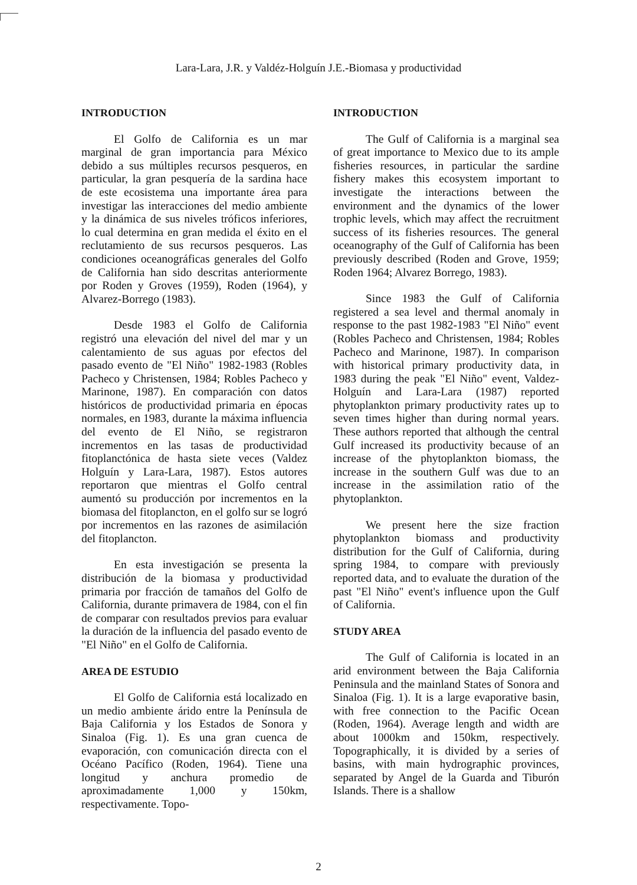Lara-Lara, J.R. y Valdéz-Holguín J.E.-Biomasa y productividad
INTRODUCTION
El Golfo de California es un mar marginal de gran importancia para México debido a sus múltiples recursos pesqueros, en particular, la gran pesquería de la sardina hace de este ecosistema una importante área para investigar las interacciones del medio ambiente y la dinámica de sus niveles tróficos inferiores, lo cual determina en gran medida el éxito en el reclutamiento de sus recursos pesqueros. Las condiciones oceanográficas generales del Golfo de California han sido descritas anteriormente por Roden y Groves (1959), Roden (1964), y Alvarez-Borrego (1983).
Desde 1983 el Golfo de California registró una elevación del nivel del mar y un calentamiento de sus aguas por efectos del pasado evento de "El Niño" 1982-1983 (Robles Pacheco y Christensen, 1984; Robles Pacheco y Marinone, 1987). En comparación con datos históricos de productividad primaria en épocas normales, en 1983, durante la máxima influencia del evento de El Niño, se registraron incrementos en las tasas de productividad fitoplanctónica de hasta siete veces (Valdez Holguín y Lara-Lara, 1987). Estos autores reportaron que mientras el Golfo central aumentó su producción por incrementos en la biomasa del fitoplancton, en el golfo sur se logró por incrementos en las razones de asimilación del fitoplancton.
En esta investigación se presenta la distribución de la biomasa y productividad primaria por fracción de tamaños del Golfo de California, durante primavera de 1984, con el fin de comparar con resultados previos para evaluar la duración de la influencia del pasado evento de "El Niño" en el Golfo de California.
AREA DE ESTUDIO
El Golfo de California está localizado en un medio ambiente árido entre la Península de Baja California y los Estados de Sonora y Sinaloa (Fig. 1). Es una gran cuenca de evaporación, con comunicación directa con el Océano Pacífico (Roden, 1964). Tiene una longitud y anchura promedio de aproximadamente 1,000 y 150km, respectivamente. Topo-
INTRODUCTION
The Gulf of California is a marginal sea of great importance to Mexico due to its ample fisheries resources, in particular the sardine fishery makes this ecosystem important to investigate the interactions between the environment and the dynamics of the lower trophic levels, which may affect the recruitment success of its fisheries resources. The general oceanography of the Gulf of California has been previously described (Roden and Grove, 1959; Roden 1964; Alvarez Borrego, 1983).
Since 1983 the Gulf of California registered a sea level and thermal anomaly in response to the past 1982-1983 "El Niño" event (Robles Pacheco and Christensen, 1984; Robles Pacheco and Marinone, 1987). In comparison with historical primary productivity data, in 1983 during the peak "El Niño" event, Valdez-Holguín and Lara-Lara (1987) reported phytoplankton primary productivity rates up to seven times higher than during normal years. These authors reported that although the central Gulf increased its productivity because of an increase of the phytoplankton biomass, the increase in the southern Gulf was due to an increase in the assimilation ratio of the phytoplankton.
We present here the size fraction phytoplankton biomass and productivity distribution for the Gulf of California, during spring 1984, to compare with previously reported data, and to evaluate the duration of the past "El Niño" event's influence upon the Gulf of California.
STUDY AREA
The Gulf of California is located in an arid environment between the Baja California Peninsula and the mainland States of Sonora and Sinaloa (Fig. 1). It is a large evaporative basin, with free connection to the Pacific Ocean (Roden, 1964). Average length and width are about 1000km and 150km, respectively. Topographically, it is divided by a series of basins, with main hydrographic provinces, separated by Angel de la Guarda and Tiburón Islands. There is a shallow
2